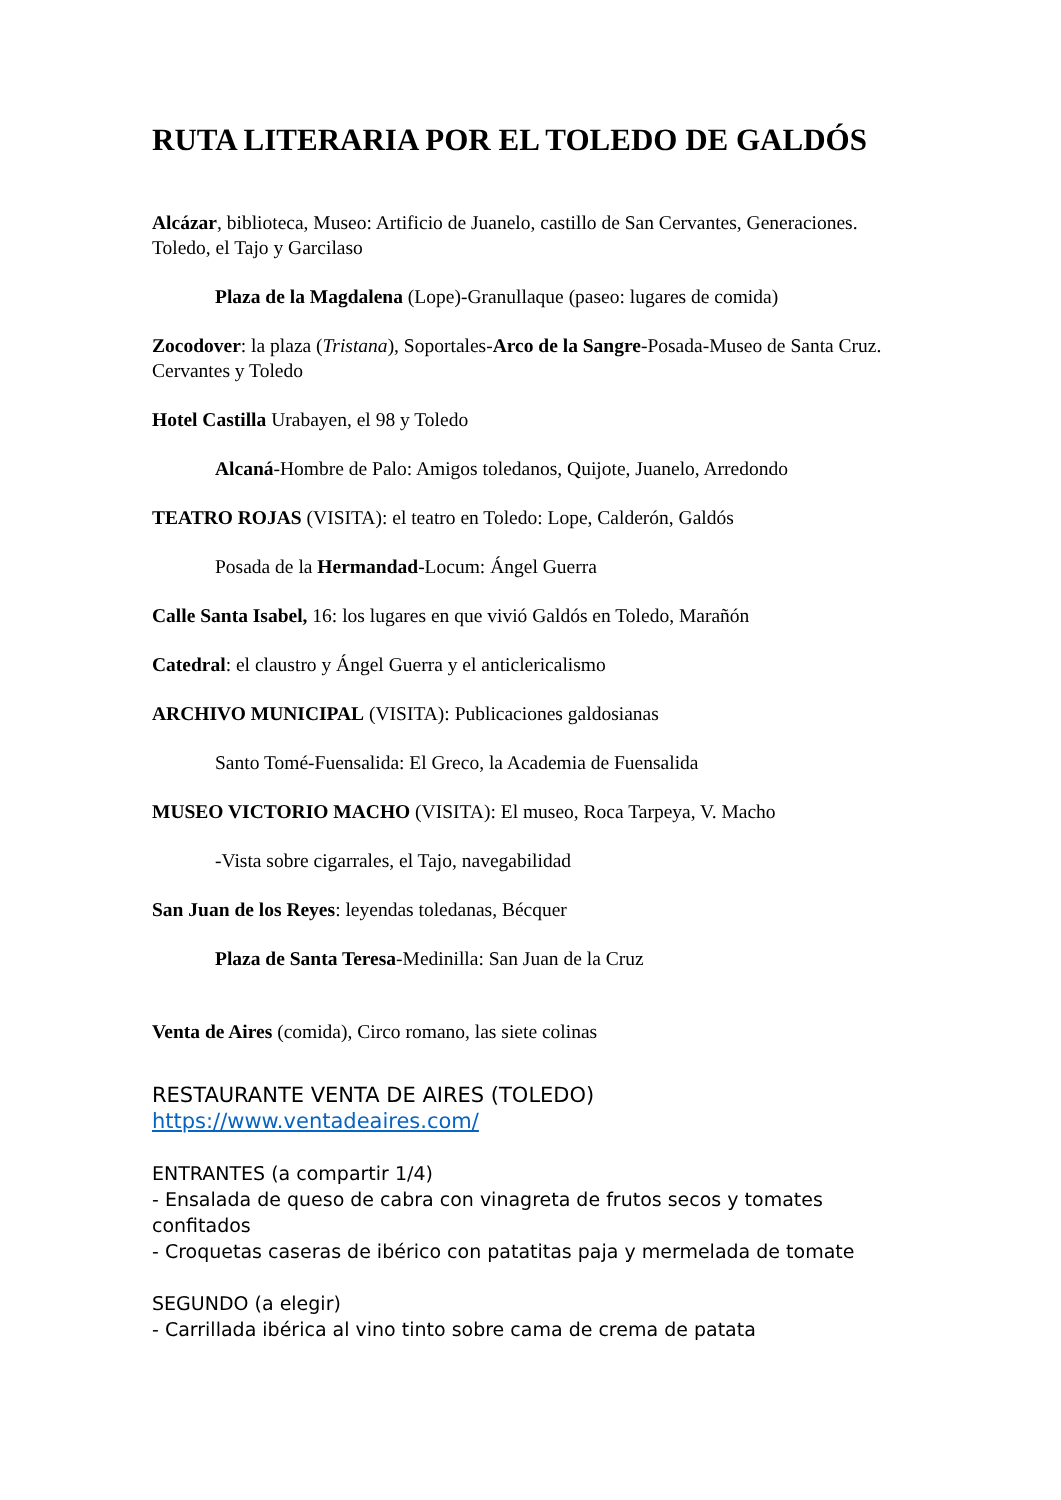RUTA LITERARIA POR EL TOLEDO DE GALDÓS
Alcázar, biblioteca, Museo: Artificio de Juanelo, castillo de San Cervantes, Generaciones. Toledo, el Tajo y Garcilaso
Plaza de la Magdalena (Lope)-Granullaque (paseo: lugares de comida)
Zocodover: la plaza (Tristana), Soportales-Arco de la Sangre-Posada-Museo de Santa Cruz. Cervantes y Toledo
Hotel Castilla Urabayen, el 98 y Toledo
Alcaná-Hombre de Palo: Amigos toledanos, Quijote, Juanelo, Arredondo
TEATRO ROJAS (VISITA): el teatro en Toledo: Lope, Calderón, Galdós
Posada de la Hermandad-Locum: Ángel Guerra
Calle Santa Isabel, 16: los lugares en que vivió Galdós en Toledo, Marañón
Catedral: el claustro y Ángel Guerra y el anticlericalismo
ARCHIVO MUNICIPAL (VISITA): Publicaciones galdosianas
Santo Tomé-Fuensalida: El Greco, la Academia de Fuensalida
MUSEO VICTORIO MACHO (VISITA): El museo, Roca Tarpeya, V. Macho
-Vista sobre cigarrales, el Tajo, navegabilidad
San Juan de los Reyes: leyendas toledanas, Bécquer
Plaza de Santa Teresa-Medinilla: San Juan de la Cruz
Venta de Aires (comida), Circo romano, las siete colinas
RESTAURANTE VENTA DE AIRES (TOLEDO)
https://www.ventadeaires.com/
ENTRANTES (a compartir 1/4)
- Ensalada de queso de cabra con vinagreta de frutos secos y tomates confitados
- Croquetas caseras de ibérico con patatitas paja y mermelada de tomate
SEGUNDO (a elegir)
- Carrillada ibérica al vino tinto sobre cama de crema de patata